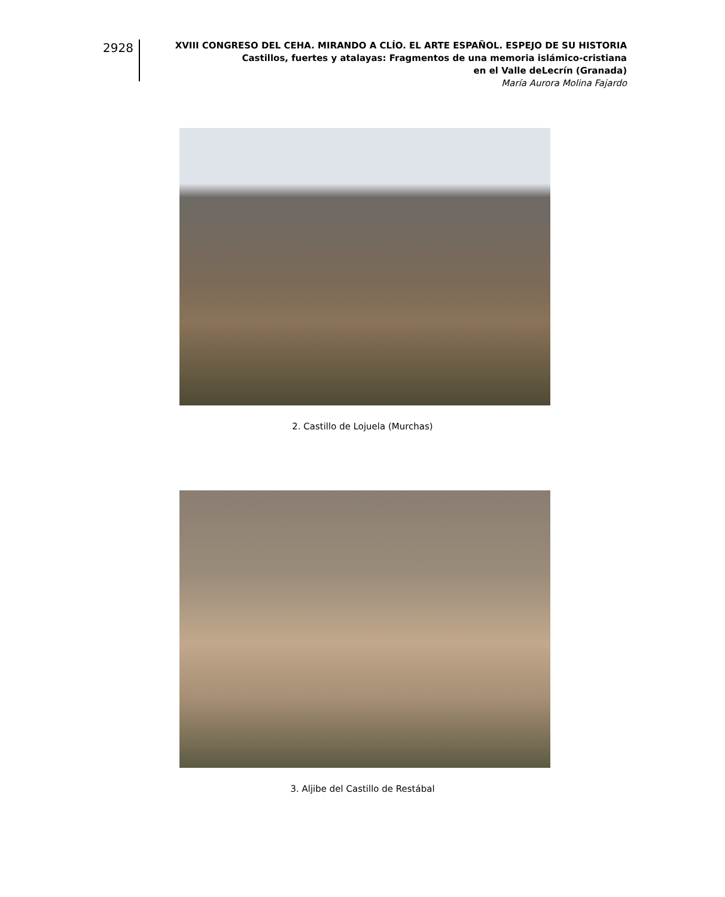2928
XVIII CONGRESO DEL CEHA. MIRANDO A CLÍO. EL ARTE ESPAÑOL. ESPEJO DE SU HISTORIA
Castillos, fuertes y atalayas: Fragmentos de una memoria islámico-cristiana
en el Valle deLecrín (Granada)
María Aurora Molina Fajardo
2. Castillo de Lojuela (Murchas)
3. Aljibe del Castillo de Restábal